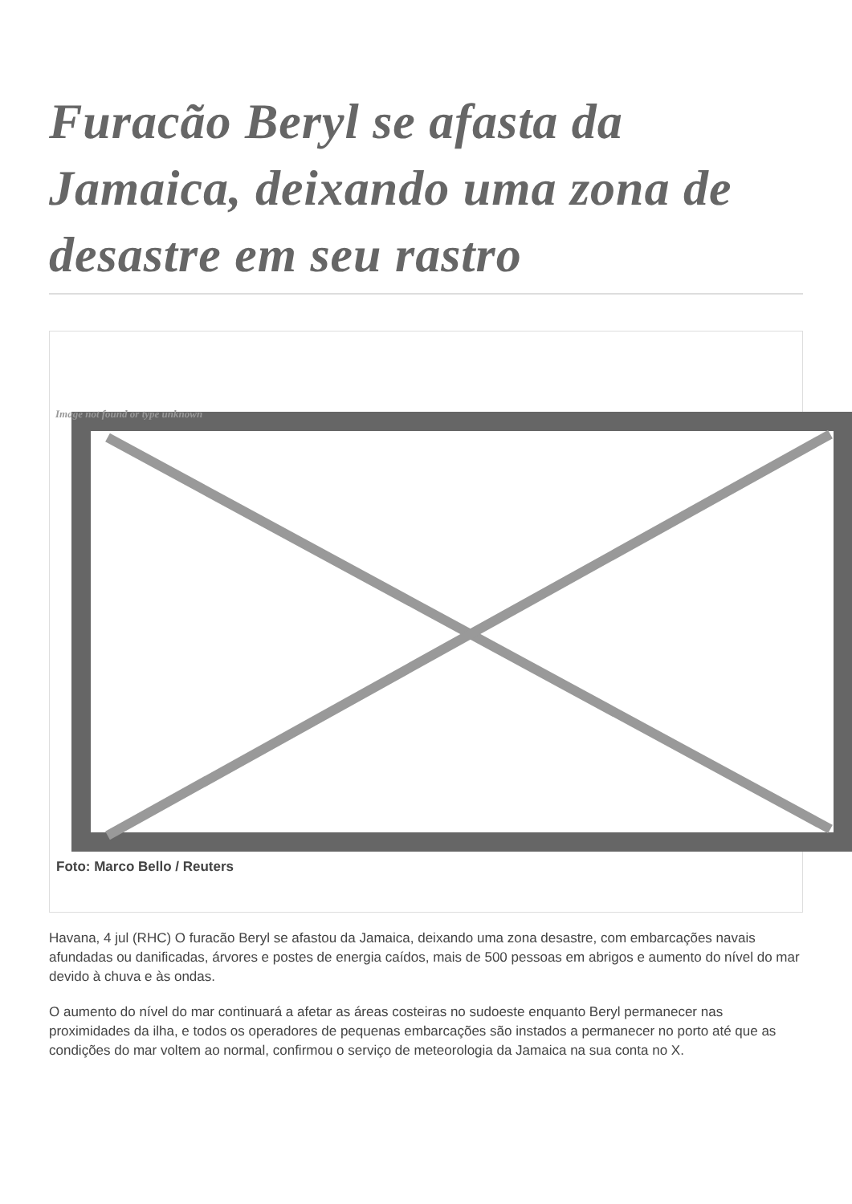Furacão Beryl se afasta da Jamaica, deixando uma zona de desastre em seu rastro
Image not found or type unknown
Foto: Marco Bello / Reuters
Havana, 4 jul (RHC) O furacão Beryl se afastou da Jamaica, deixando uma zona desastre, com embarcações navais afundadas ou danificadas, árvores e postes de energia caídos, mais de 500 pessoas em abrigos e aumento do nível do mar devido à chuva e às ondas.
O aumento do nível do mar continuará a afetar as áreas costeiras no sudoeste enquanto Beryl permanecer nas proximidades da ilha, e todos os operadores de pequenas embarcações são instados a permanecer no porto até que as condições do mar voltem ao normal, confirmou o serviço de meteorologia da Jamaica na sua conta no X.